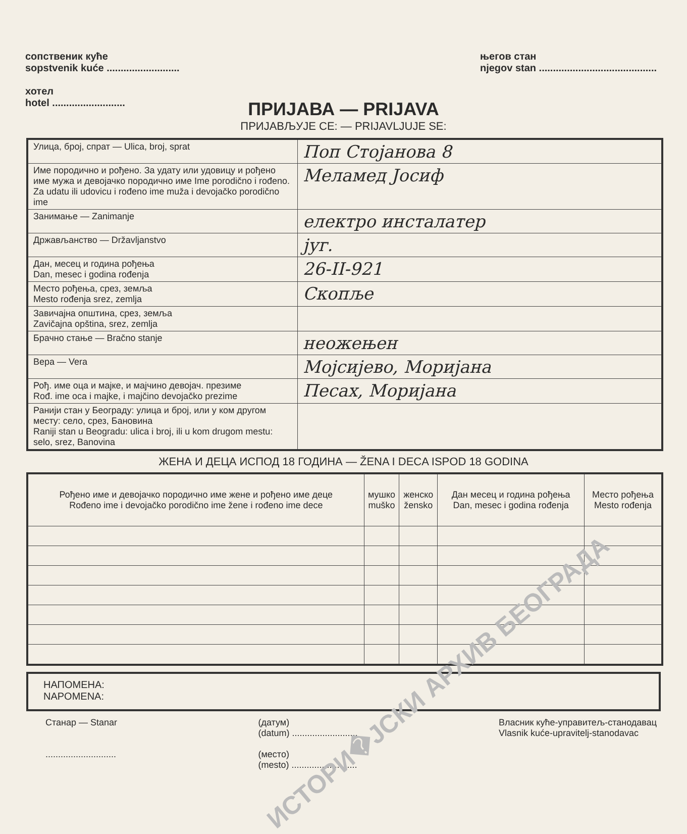сопственик куће
sopstvenik kuće ..........................
хотел
hotel ..........................
његов стан
njegov stan ..........................................
ПРИЈАВА — PRIJAVA
ПРИЈАВЉУЈЕ СЕ: — PRIJAVLJUJE SE:
| Улица, број, спрат — Ulica, broj, sprat | Поп Стојанова 8 |
| Име породично и рођено. За удату или удовицу и рођено име мужа и девојачко породично име Ime porodično i rođeno. Za udatu ili udovicu i rođeno ime muža i devojačko porodično ime | Меламед Јосиф |
| Занимање — Zanimanje | електро инсталатер |
| Држављанство — Državljanstvo | југ. |
| Дан, месец и година рођења Dan, mesec i godina rođenja | 26-II-921 |
| Место рођења, срез, земља Mesto rođenja srez, zemlja | Скопље |
| Завичајна општина, срез, земља Zavičajna opština, srez, zemlja | |
| Брачно стање — Bračno stanje | неожењен |
| Вера — Vera | Мојсијево, Моријана |
| Рођ. име оца и мајке, и мајчино девојач. презиме Rođ. ime oca i majke, i majčino devojačko prezime | Песах, Моријана |
| Ранији стан у Београду: улица и број, или у ком другом месту: село, срез, Бановина Raniji stan u Beogradu: ulica i broj, ili u kom drugom mestu: selo, srez, Banovina | |
ЖЕНА И ДЕЦА ИСПОД 18 ГОДИНА — ŽENA I DECA ISPOD 18 GODINA
| Рођено име и девојачко породично име жене и рођено име деце Rođeno ime i devojačko porodično ime žene i rođeno ime dece | мушко muško | женско žensko | Дан месец и година рођења Dan, mesec i godina rođenja | Место рођења Mesto rođenja |
| --- | --- | --- | --- | --- |
НАПОМЕНА:
NAPOMENA:
Станар — Stanar
............................
(датум)
(datum) ..........................
(место)
(mesto) ..........................
Власник куће-управитељ-станодавац
Vlasnik kuće-upravitelj-stanodavac
ИСТОРИ�ЈСКИ АРХИВ БЕОГРАДА